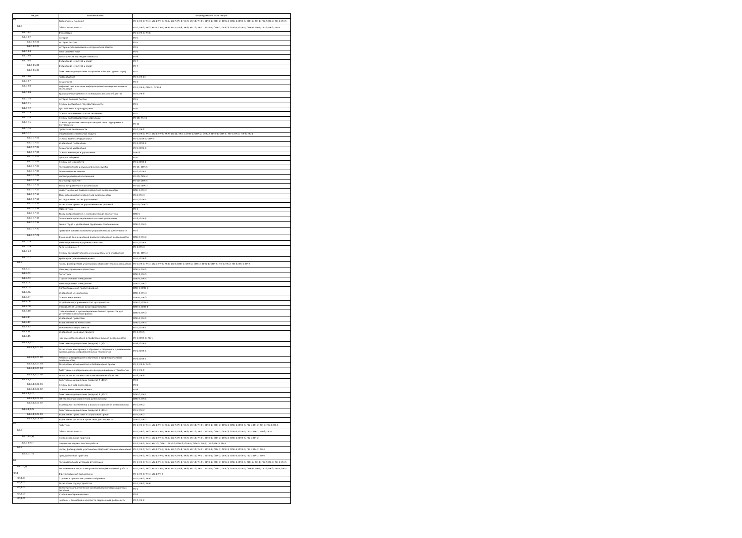| Индекс | Наименование | Формируемые компетенции |
| --- | --- | --- |
| Б1 | Дисциплины (модули) | УК-1; УК-2; УК-3; УК-4; УК-5; УК-6; УК-7; УК-8; УК-9; УК-10; УК-11; ОПК-1; ОПК-2; ОПК-3; ОПК-4; ОПК-5; ОПК-6; ПК-1; ПК-2; ПК-3; ПК-4; ПК-5 |
| Б1.О | Обязательная часть | УК-1; УК-2; УК-3; УК-4; УК-5; УК-6; УК-7; УК-8; УК-9; УК-10; УК-11; ОПК-1; ОПК-2; ОПК-3; ОПК-4; ОПК-5; ОПК-6; ПК-1; ПК-2; ПК-3; ПК-4 |
| Б1.О.01 | Философия | УК-1; УК-5; УК-6 |
| Б1.О.02 | История | УК-5 |
| Б1.О.02.01 | История России | УК-5 |
| Б1.О.02.02 | Историческая политика и историческая память | УК-5 |
| Б1.О.03 | Иностранный язык | УК-4 |
| Б1.О.04 | Безопасность жизнедеятельности | УК-8 |
| Б1.О.05 | Физическая культура и спорт | УК-7 |
| Б1.О.05.01 | Физическая культура и спорт | УК-7 |
| Б1.О.05.02 | Элективные дисциплины по физической культуре и спорту | УК-7 |
| Б1.О.06 | Правоведение | УК-2; УК-11 |
| Б1.О.07 | Социология | УК-3 |
| Б1.О.08 | Информатика и основы информационно-коммуникационных технологий | УК-1; УК-4; ОПК-5; ОПК-6 |
| Б1.О.09 | Традиционные ценности: основа российского общества | УК-5; УК-9 |
| Б1.О.10 | История религий России | УК-5 |
| Б1.О.11 | Основы российской государственности | УК-5 |
| Б1.О.12 | Русский язык и культура речи | УК-4 |
| Б1.О.13 | Основы современного естествознания | УК-1 |
| Б1.О.14 | Основы противодействия коррупции | УК-10; УК-11 |
| Б1.О.15 | Основы профилактики и противодействия терроризму и экстремизму | УК-11 |
| Б1.О.16 | Проектная деятельность | УК-2; УК-3 |
| Б1.О.17 | Общепрофессиональный модуль | УК-1; УК-2; УК-3; УК-4; УК-6; УК-9; УК-10; УК-11; ОПК-1; ОПК-2; ОПК-3; ОПК-4; ОПК-5; ПК-1; ПК-2; ПК-3; ПК-4 |
| Б1.О.17.01 | Основы бизнес-информатики | УК-1; ОПК-2; ОПК-5 |
| Б1.О.17.02 | Управление персоналом | УК-3; ОПК-3 |
| Б1.О.17.03 | Социология управления | УК-9; ОПК-3 |
| Б1.О.17.04 | Основы медиации в управлении | ОПК-3 |
| Б1.О.17.05 | Деловое общение | УК-4 |
| Б1.О.17.06 | Основы менеджмента | УК-6; ОПК-1 |
| Б1.О.17.07 | Государственная и муниципальная служба | УК-11; ОПК-5 |
| Б1.О.17.08 | Экономическая теория | УК-2; ОПК-1 |
| Б1.О.17.09 | Институциональная экономика | УК-10; ОПК-4 |
| Б1.О.17.10 | Бухгалтерский учет | УК-10; ОПК-5 |
| Б1.О.17.11 | Теория управления и организации | УК-10; ОПК-1 |
| Б1.О.17.12 | Инвестиционный анализ в проектной деятельности | ОПК-1; ПК-4 |
| Б1.О.17.13 | Тайм-менеджмент в проектной деятельности | УК-6; ПК-3 |
| Б1.О.17.14 | Исследование систем управления | УК-1; ОПК-5 |
| Б1.О.17.15 | Технологии принятия управленческих решений | УК-10; ОПК-3 |
| Б1.О.17.16 | Математика | УК-1 |
| Б1.О.17.17 | Теория вероятностей и математическая статистика | ОПК-5 |
| Б1.О.17.18 | Социальное проектирование в системе управления | УК-3; ОПК-3 |
| Б1.О.17.19 | Рынок труда и управление трудовыми отношениями | ОПК-2; ПК-1 |
| Б1.О.17.20 | Правовые основы экономико-управленческой деятельности | УК-2 |
| Б1.О.17.21 | Финансово-экономический анализ в проектной деятельности | ОПК-2; ПК-2 |
| Б1.О.18 | Инновационное предпринимательство | УК-1; ОПК-4 |
| Б1.О.19 | Риск-менеджмент | УК-1; ПК-3 |
| Б1.О.20 | Основы государственного и муниципального управления | УК-11; ОПК-3 |
| Б1.О.21 | Кросс-культурный менеджмент | УК-5; ОПК-3 |
| Б1.В | Часть, формируемая участниками образовательных отношений | УК-1; УК-2; УК-3; УК-5; УК-6; УК-8; УК-9; ОПК-1; ОПК-2; ОПК-3; ОПК-4; ОПК-5; ПК-1; ПК-2; ПК-3; ПК-4; ПК-5 |
| Б1.В.01 | Методы управления проектами | ОПК-5; ПК-1 |
| Б1.В.02 | Логистика | ОПК-3; ПК-5 |
| Б1.В.03 | Стратегический менеджмент | ОПК-4; ПК-5 |
| Б1.В.04 | Инновационный менеджмент | ОПК-2; ПК-2 |
| Б1.В.05 | Организационное проектирование | ОПК-1; ОПК-3 |
| Б1.В.06 | Управление изменениями | ОПК-4; ПК-3 |
| Б1.В.07 | Основы маркетинга | ОПК-4; ПК-3 |
| Б1.В.08 | Разработка и управление start up проектами | ОПК-2; ОПК-5 |
| Б1.В.09 | Определение целевой аудитории бизнеса | ОПК-2; ОПК-4 |
| Б1.В.10 | Планирование и прогнозирование бизнес-процессов для устойчивого развития фирмы | ОПК-4; ПК-3 |
| Б1.В.11 | Управление проектами | ОПК-4; ПК-1 |
| Б1.В.12 | Управленческий консалтинг | ОПК-1; ПК-4 |
| Б1.В.13 | Введение в специальность | УК-1; ОПК-1 |
| Б1.В.14 | Управление командой проекта | УК-3; ПК-5 |
| Б1.В.15 | Научные исследования в профессиональной деятельности | УК-1; ОПК-2; ПК-1 |
| Б1.В.ДЭ.01 | Элективные дисциплины (модули) 1 (ДЭ.1) | УК-6; ОПК-5 |
| Б1.В.ДЭ.01.01 | Технологии электронного обучения и обучение с применением дистанционных образовательных технологий | УК-6; ОПК-5 |
| Б1.В.ДЭ.01.02 | Работа с информацией в обучении и профессиональной деятельности | УК-6; ОПК-5 |
| Б1.В.ДЭ.01.03 | Технологии возможностей и безбарьерной среды | УК-1; УК-6; УК-9 |
| Б1.В.ДЭ.01.04 | Адаптивные информационно-коммуникационные технологии | УК-1; УК-9 |
| Б1.В.ДЭ.01.05 | Реализация возможностей в инклюзивном обществе | УК-3; УК-9 |
| Б1.В.ДЭ.02 | Элективные дисциплины (модули) 2 (ДЭ.2) | УК-8 |
| Б1.В.ДЭ.02.01 | Основы военной подготовки | УК-8 |
| Б1.В.ДЭ.02.02 | Основы медицинских знаний | УК-8 |
| Б1.В.ДЭ.03 | Элективные дисциплины (модули) 3 (ДЭ.3) | ОПК-2; ПК-1 |
| Б1.В.ДЭ.03.01 | GR-технологии в проектной деятельности | ОПК-2; ПК-1 |
| Б1.В.ДЭ.03.02 | Взаимодействие бизнеса и власти в проектной деятельности | УК-2; ПК-2 |
| Б1.В.ДЭ.04 | Элективные дисциплины (модули) 4 (ДЭ.4) | УК-5; ПК-2 |
| Б1.В.ДЭ.04.01 | Управление проектами в социальной сфере | УК-5; ПК-2 |
| Б1.В.ДЭ.04.02 | Управление рисками в проектной деятельности | ОПК-2; ПК-2 |
| Б2 | Практика | УК-1; УК-2; УК-3; УК-4; УК-5; УК-6; УК-7; УК-8; УК-9; УК-10; УК-11; ОПК-1; ОПК-2; ОПК-3; ОПК-4; ОПК-5; ПК-1; ПК-2; ПК-3; ПК-4; ПК-5 |
| Б2.О | Обязательная часть | УК-1; УК-2; УК-3; УК-4; УК-5; УК-6; УК-7; УК-8; УК-9; УК-10; УК-11; ОПК-1; ОПК-2; ОПК-3; ОПК-4; ОПК-5; ПК-1; ПК-2; ПК-3; ПК-4 |
| Б2.О.01(У) | Ознакомительная практика | УК-1; УК-2; УК-3; УК-4; УК-5; УК-6; УК-7; УК-8; УК-9; УК-10; УК-11; ОПК-1; ОПК-2; ОПК-3; ОПК-4; ОПК-5; ПК-1; ПК-2 |
| Б2.О.02(П) | Научно-исследовательская работа | УК-1; УК-2; УК-4; УК-10; ОПК-1; ОПК-2; ОПК-3; ОПК-4; ОПК-5; ПК-1; ПК-2; ПК-3; ПК-4 |
| Б2.В | Часть, формируемая участниками образовательных отношений | УК-1; УК-2; УК-3; УК-4; УК-5; УК-6; УК-7; УК-8; УК-9; УК-10; УК-11; ОПК-1; ОПК-2; ОПК-3; ОПК-4; ОПК-5; ПК-1; ПК-2; ПК-5 |
| Б2.В.01(П) | Преддипломная практика | УК-1; УК-2; УК-3; УК-4; УК-5; УК-6; УК-7; УК-8; УК-9; УК-10; УК-11; ОПК-1; ОПК-2; ОПК-3; ОПК-4; ОПК-5; ПК-1; ПК-2; ПК-5 |
| Б3 | Государственная итоговая аттестация | УК-1; УК-2; УК-3; УК-4; УК-5; УК-6; УК-7; УК-8; УК-9; УК-10; УК-11; ОПК-1; ОПК-2; ОПК-3; ОПК-4; ОПК-5; ОПК-6; ПК-1; ПК-2; ПК-3; ПК-4; ПК-5 |
| Б3.01(Д) | Выполнение и защита выпускной квалификационной работы | УК-1; УК-2; УК-3; УК-4; УК-5; УК-6; УК-7; УК-8; УК-9; УК-10; УК-11; ОПК-1; ОПК-2; ОПК-3; ОПК-4; ОПК-5; ОПК-6; ПК-1; ПК-2; ПК-3; ПК-4; ПК-5 |
| ФТД | Факультативные дисциплины | УК-1; УК-2; УК-3; УК-4; УК-6 |
| ФТД.01 | Студент в среде электронного обучения | УК-1; УК-2; УК-6 |
| ФТД.02 | Технологии трудоустройства | УК-1; УК-2; УК-6 |
| ФТД.03 | Введение в аналитические исследования информационных ресурсов | УК-1 |
| ФТД.04 | Второй иностранный язык | УК-4 |
| ФТД.05 | Человек и его права в контексте современной реальности | УК-2; УК-3 |